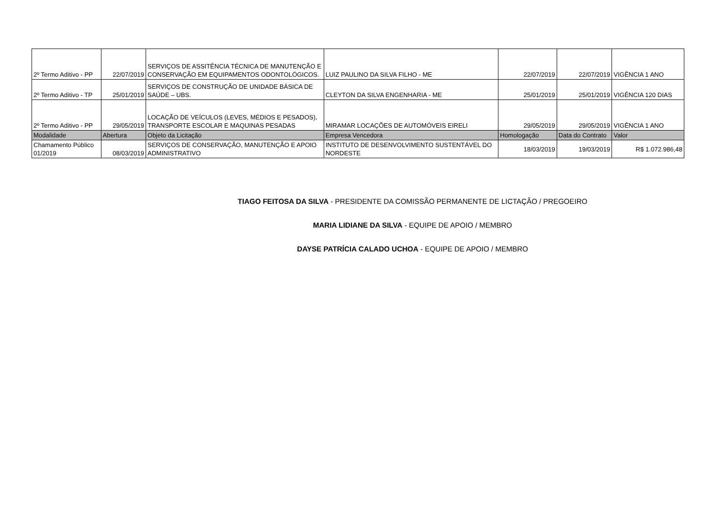| 2º Termo Aditivo - PP | 22/07/2019 | SERVIÇOS DE ASSITÊNCIA TÉCNICA DE MANUTENÇÃO E CONSERVAÇÃO EM EQUIPAMENTOS ODONTOLÓGICOS. | LUIZ PAULINO DA SILVA FILHO - ME | 22/07/2019 | 22/07/2019 | VIGÊNCIA 1 ANO |
| 2º Termo Aditivo - TP | 25/01/2019 | SERVIÇOS DE CONSTRUÇÃO DE UNIDADE BÁSICA DE SAÚDE – UBS. | CLEYTON DA SILVA ENGENHARIA - ME | 25/01/2019 | 25/01/2019 | VIGÊNCIA 120 DIAS |
| 2º Termo Aditivo - PP | 29/05/2019 | LOCAÇÃO DE VEÍCULOS (LEVES, MÉDIOS E PESADOS), TRANSPORTE ESCOLAR E MAQUINAS PESADAS | MIRAMAR LOCAÇÕES DE AUTOMÓVEIS EIRELI | 29/05/2019 | 29/05/2019 | VIGÊNCIA 1 ANO |
| Modalidade | Abertura | Objeto da Licitação | Empresa Vencedora | Homologação | Data do Contrato | Valor |
| Chamamento Público 01/2019 | 08/03/2019 | SERVIÇOS DE CONSERVAÇÃO, MANUTENÇÃO E APOIO ADMINISTRATIVO | INSTITUTO DE DESENVOLVIMENTO SUSTENTÁVEL DO NORDESTE | 18/03/2019 | 19/03/2019 | R$ 1.072.986,48 |
TIAGO FEITOSA DA SILVA - PRESIDENTE DA COMISSÃO PERMANENTE DE LICTAÇÃO / PREGOEIRO
MARIA LIDIANE DA SILVA - EQUIPE DE APOIO / MEMBRO
DAYSE PATRÍCIA CALADO UCHOA - EQUIPE DE APOIO / MEMBRO